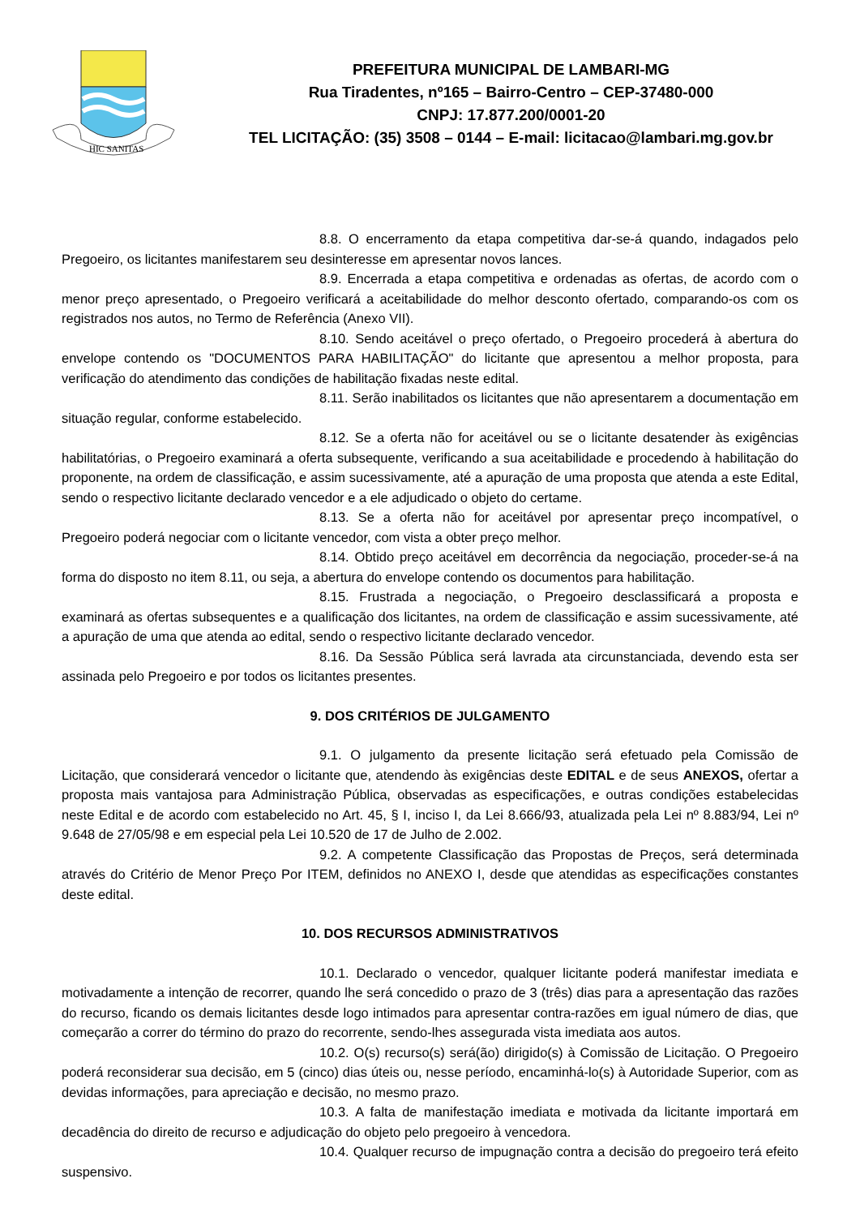HIC SANITAS
PREFEITURA MUNICIPAL DE LAMBARI-MG
Rua Tiradentes, nº165 – Bairro-Centro – CEP-37480-000
CNPJ: 17.877.200/0001-20
TEL LICITAÇÃO: (35) 3508 – 0144 – E-mail: licitacao@lambari.mg.gov.br
8.8. O encerramento da etapa competitiva dar-se-á quando, indagados pelo Pregoeiro, os licitantes manifestarem seu desinteresse em apresentar novos lances.
8.9. Encerrada a etapa competitiva e ordenadas as ofertas, de acordo com o menor preço apresentado, o Pregoeiro verificará a aceitabilidade do melhor desconto ofertado, comparando-os com os registrados nos autos, no Termo de Referência (Anexo VII).
8.10. Sendo aceitável o preço ofertado, o Pregoeiro procederá à abertura do envelope contendo os "DOCUMENTOS PARA HABILITAÇÃO" do licitante que apresentou a melhor proposta, para verificação do atendimento das condições de habilitação fixadas neste edital.
8.11. Serão inabilitados os licitantes que não apresentarem a documentação em situação regular, conforme estabelecido.
8.12. Se a oferta não for aceitável ou se o licitante desatender às exigências habilitatórias, o Pregoeiro examinará a oferta subsequente, verificando a sua aceitabilidade e procedendo à habilitação do proponente, na ordem de classificação, e assim sucessivamente, até a apuração de uma proposta que atenda a este Edital, sendo o respectivo licitante declarado vencedor e a ele adjudicado o objeto do certame.
8.13. Se a oferta não for aceitável por apresentar preço incompatível, o Pregoeiro poderá negociar com o licitante vencedor, com vista a obter preço melhor.
8.14. Obtido preço aceitável em decorrência da negociação, proceder-se-á na forma do disposto no item 8.11, ou seja, a abertura do envelope contendo os documentos para habilitação.
8.15. Frustrada a negociação, o Pregoeiro desclassificará a proposta e examinará as ofertas subsequentes e a qualificação dos licitantes, na ordem de classificação e assim sucessivamente, até a apuração de uma que atenda ao edital, sendo o respectivo licitante declarado vencedor.
8.16. Da Sessão Pública será lavrada ata circunstanciada, devendo esta ser assinada pelo Pregoeiro e por todos os licitantes presentes.
9. DOS CRITÉRIOS DE JULGAMENTO
9.1. O julgamento da presente licitação será efetuado pela Comissão de Licitação, que considerará vencedor o licitante que, atendendo às exigências deste EDITAL e de seus ANEXOS, ofertar a proposta mais vantajosa para Administração Pública, observadas as especificações, e outras condições estabelecidas neste Edital e de acordo com estabelecido no Art. 45, § I, inciso I, da Lei 8.666/93, atualizada pela Lei nº 8.883/94, Lei nº 9.648 de 27/05/98 e em especial pela Lei 10.520 de 17 de Julho de 2.002.
9.2. A competente Classificação das Propostas de Preços, será determinada através do Critério de Menor Preço Por ITEM, definidos no ANEXO I, desde que atendidas as especificações constantes deste edital.
10. DOS RECURSOS ADMINISTRATIVOS
10.1. Declarado o vencedor, qualquer licitante poderá manifestar imediata e motivadamente a intenção de recorrer, quando lhe será concedido o prazo de 3 (três) dias para a apresentação das razões do recurso, ficando os demais licitantes desde logo intimados para apresentar contra-razões em igual número de dias, que começarão a correr do término do prazo do recorrente, sendo-lhes assegurada vista imediata aos autos.
10.2. O(s) recurso(s) será(ão) dirigido(s) à Comissão de Licitação. O Pregoeiro poderá reconsiderar sua decisão, em 5 (cinco) dias úteis ou, nesse período, encaminhá-lo(s) à Autoridade Superior, com as devidas informações, para apreciação e decisão, no mesmo prazo.
10.3. A falta de manifestação imediata e motivada da licitante importará em decadência do direito de recurso e adjudicação do objeto pelo pregoeiro à vencedora.
10.4. Qualquer recurso de impugnação contra a decisão do pregoeiro terá efeito suspensivo.